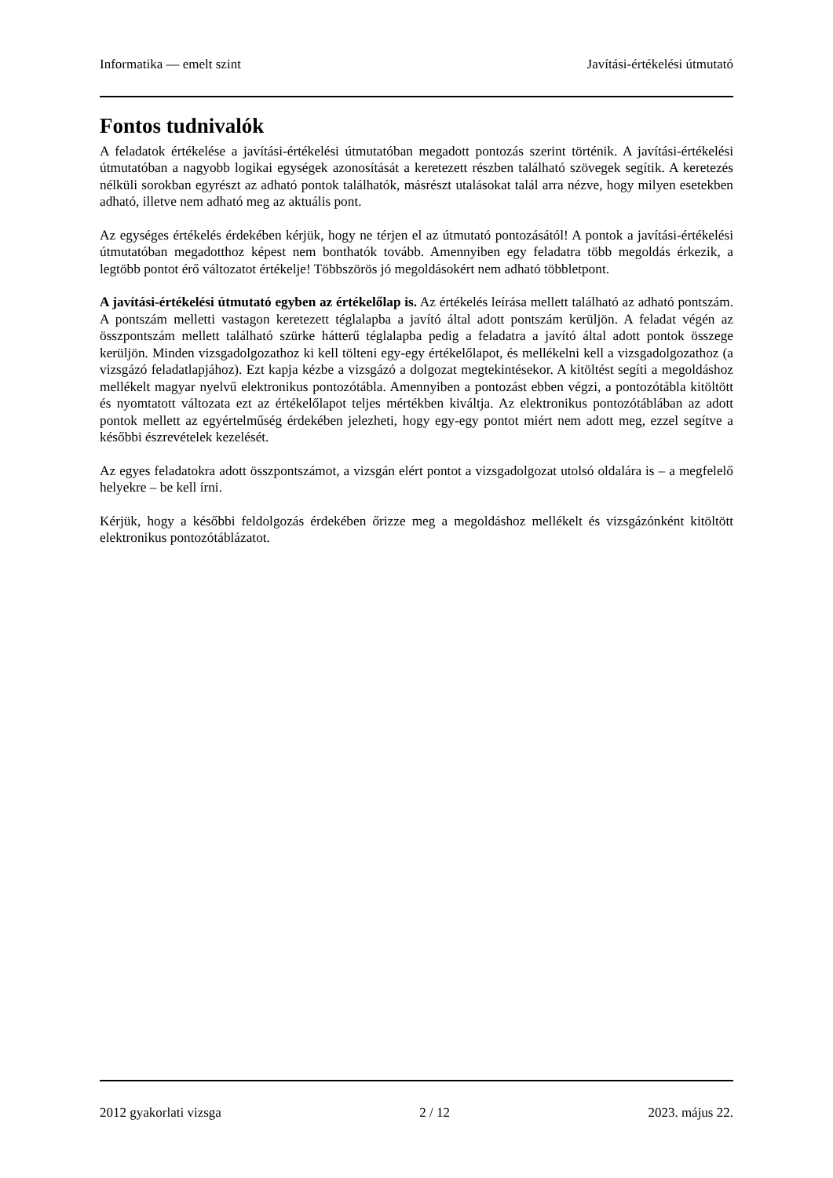Informatika — emelt szint Javítási-értékelési útmutató
Fontos tudnivalók
A feladatok értékelése a javítási-értékelési útmutatóban megadott pontozás szerint történik. A javítási-értékelési útmutatóban a nagyobb logikai egységek azonosítását a keretezett részben található szövegek segítik. A keretezés nélküli sorokban egyrészt az adható pontok találhatók, másrészt utalásokat talál arra nézve, hogy milyen esetekben adható, illetve nem adható meg az aktuális pont.
Az egységes értékelés érdekében kérjük, hogy ne térjen el az útmutató pontozásától! A pontok a javítási-értékelési útmutatóban megadotthoz képest nem bonthatók tovább. Amennyiben egy feladatra több megoldás érkezik, a legtöbb pontot érő változatot értékelje! Többszörös jó megoldásokért nem adható többletpont.
A javítási-értékelési útmutató egyben az értékelőlap is. Az értékelés leírása mellett található az adható pontszám. A pontszám melletti vastagon keretezett téglalapba a javító által adott pontszám kerüljön. A feladat végén az összpontszám mellett található szürke hátterű téglalapba pedig a feladatra a javító által adott pontok összege kerüljön. Minden vizsgadolgozathoz ki kell tölteni egy-egy értékelőlapot, és mellékelni kell a vizsgadolgozathoz (a vizsgázó feladatlapjához). Ezt kapja kézbe a vizsgázó a dolgozat megtekintésekor. A kitöltést segíti a megoldáshoz mellékelt magyar nyelvű elektronikus pontozótábla. Amennyiben a pontozást ebben végzi, a pontozótábla kitöltött és nyomtatott változata ezt az értékelőlapot teljes mértékben kiváltja. Az elektronikus pontozótáblában az adott pontok mellett az egyértelműség érdekében jelezheti, hogy egy-egy pontot miért nem adott meg, ezzel segítve a későbbi észrevételek kezelését.
Az egyes feladatokra adott összpontszámot, a vizsgán elért pontot a vizsgadolgozat utolsó oldalára is – a megfelelő helyekre – be kell írni.
Kérjük, hogy a későbbi feldolgozás érdekében őrizze meg a megoldáshoz mellékelt és vizsgázónként kitöltött elektronikus pontozótáblázatot.
2012 gyakorlati vizsga 2 / 12 2023. május 22.